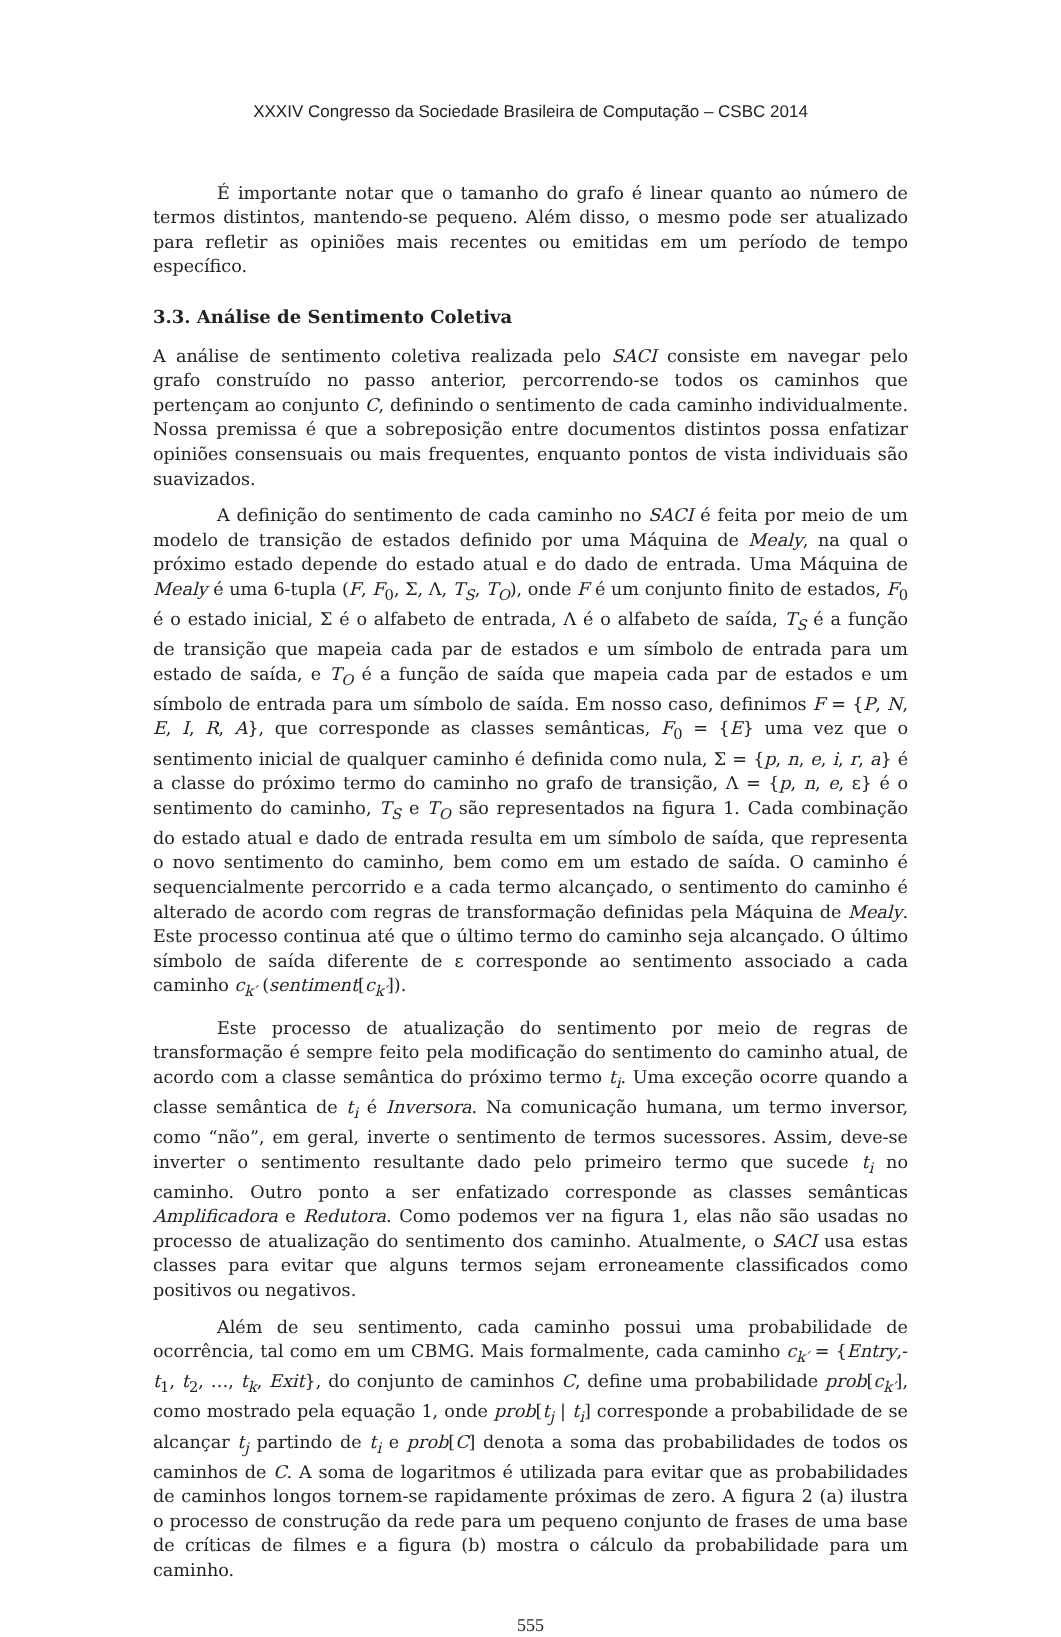XXXIV Congresso da Sociedade Brasileira de Computação – CSBC 2014
É importante notar que o tamanho do grafo é linear quanto ao número de termos distintos, mantendo-se pequeno. Além disso, o mesmo pode ser atualizado para refletir as opiniões mais recentes ou emitidas em um período de tempo específico.
3.3. Análise de Sentimento Coletiva
A análise de sentimento coletiva realizada pelo SACI consiste em navegar pelo grafo construído no passo anterior, percorrendo-se todos os caminhos que pertençam ao conjunto C, definindo o sentimento de cada caminho individualmente. Nossa premissa é que a sobreposição entre documentos distintos possa enfatizar opiniões consensuais ou mais frequentes, enquanto pontos de vista individuais são suavizados.
A definição do sentimento de cada caminho no SACI é feita por meio de um modelo de transição de estados definido por uma Máquina de Mealy, na qual o próximo estado depende do estado atual e do dado de entrada. Uma Máquina de Mealy é uma 6-tupla (F, F<sub>0</sub>, Σ, Λ, T<sub>S</sub>, T<sub>O</sub>), onde F é um conjunto finito de estados, F<sub>0</sub> é o estado inicial, Σ é o alfabeto de entrada, Λ é o alfabeto de saída, T<sub>S</sub> é a função de transição que mapeia cada par de estados e um símbolo de entrada para um estado de saída, e T<sub>O</sub> é a função de saída que mapeia cada par de estados e um símbolo de entrada para um símbolo de saída. Em nosso caso, definimos F = {P, N, E, I, R, A}, que corresponde as classes semânticas, F<sub>0</sub> = {E} uma vez que o sentimento inicial de qualquer caminho é definida como nula, Σ = {p, n, e, i, r, a} é a classe do próximo termo do caminho no grafo de transição, Λ = {p, n, e, ε} é o sentimento do caminho, T<sub>S</sub> e T<sub>O</sub> são representados na figura 1. Cada combinação do estado atual e dado de entrada resulta em um símbolo de saída, que representa o novo sentimento do caminho, bem como em um estado de saída. O caminho é sequencialmente percorrido e a cada termo alcançado, o sentimento do caminho é alterado de acordo com regras de transformação definidas pela Máquina de Mealy. Este processo continua até que o último termo do caminho seja alcançado. O último símbolo de saída diferente de ε corresponde ao sentimento associado a cada caminho c<sub>k′</sub> (sentiment[c<sub>k′</sub>]).
Este processo de atualização do sentimento por meio de regras de transformação é sempre feito pela modificação do sentimento do caminho atual, de acordo com a classe semântica do próximo termo t<sub>i</sub>. Uma exceção ocorre quando a classe semântica de t<sub>i</sub> é Inversora. Na comunicação humana, um termo inversor, como “não”, em geral, inverte o sentimento de termos sucessores. Assim, deve-se inverter o sentimento resultante dado pelo primeiro termo que sucede t<sub>i</sub> no caminho. Outro ponto a ser enfatizado corresponde as classes semânticas Amplificadora e Redutora. Como podemos ver na figura 1, elas não são usadas no processo de atualização do sentimento dos caminho. Atualmente, o SACI usa estas classes para evitar que alguns termos sejam erroneamente classificados como positivos ou negativos.
Além de seu sentimento, cada caminho possui uma probabilidade de ocorrência, tal como em um CBMG. Mais formalmente, cada caminho c<sub>k′</sub> = {Entry,-t<sub>1</sub>, t<sub>2</sub>, …, t<sub>k</sub>, Exit}, do conjunto de caminhos C, define uma probabilidade prob[c<sub>k′</sub>], como mostrado pela equação 1, onde prob[t<sub>j</sub> | t<sub>i</sub>] corresponde a probabilidade de se alcançar t<sub>j</sub> partindo de t<sub>i</sub> e prob[C] denota a soma das probabilidades de todos os caminhos de C. A soma de logaritmos é utilizada para evitar que as probabilidades de caminhos longos tornem-se rapidamente próximas de zero. A figura 2 (a) ilustra o processo de construção da rede para um pequeno conjunto de frases de uma base de críticas de filmes e a figura (b) mostra o cálculo da probabilidade para um caminho.
555